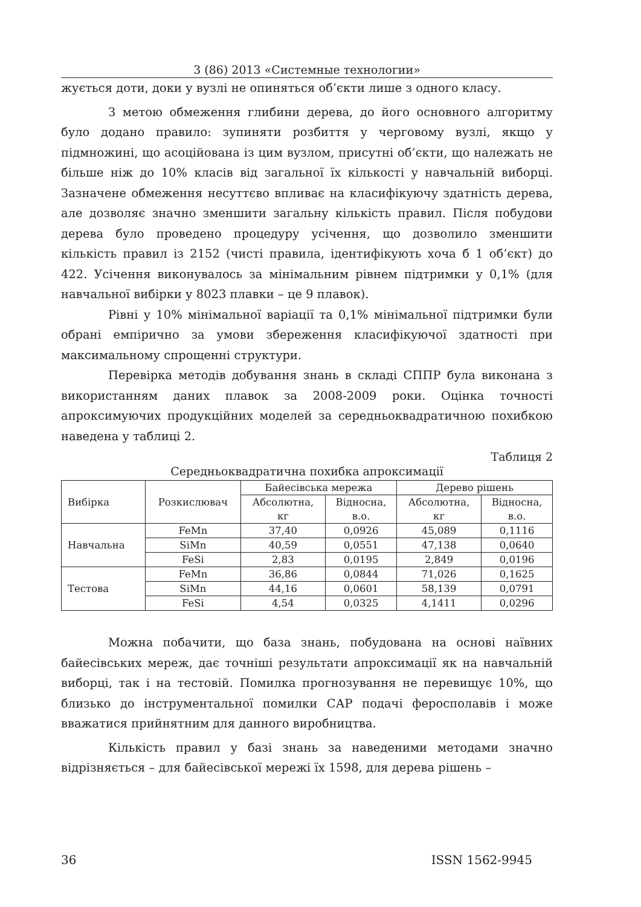3 (86) 2013 «Системные технологии»
жується доти, доки у вузлі не опиняться об’єкти лише з одного класу.
З метою обмеження глибини дерева, до його основного алгоритму було додано правило: зупиняти розбиття у черговому вузлі, якщо у підмножині, що асоційована із цим вузлом, присутні об’єкти, що належать не більше ніж до 10% класів від загальної їх кількості у навчальній виборці. Зазначене обмеження несуттєво впливає на класифікуючу здатність дерева, але дозволяє значно зменшити загальну кількість правил. Після побудови дерева було проведено процедуру усічення, що дозволило зменшити кількість правил із 2152 (чисті правила, ідентифікують хоча б 1 об’єкт) до 422. Усічення виконувалось за мінімальним рівнем підтримки у 0,1% (для навчальної вибірки у 8023 плавки – це 9 плавок).
Рівні у 10% мінімальної варіації та 0,1% мінімальної підтримки були обрані емпірично за умови збереження класифікуючої здатності при максимальному спрощенні структури.
Перевірка методів добування знань в складі СППР була виконана з використанням даних плавок за 2008-2009 роки. Оцінка точності апроксимуючих продукційних моделей за середньоквадратичною похибкою наведена у таблиці 2.
Таблиця 2
Середньоквадратична похибка апроксимації
| Вибірка | Розкислювач | Байесівська мережа | | Дерево рішень | |
| --- | --- | --- | --- | --- | --- |
| | | Абсолютна, кг | Відносна, в.о. | Абсолютна, кг | Відносна, в.о. |
| Навчальна | FeMn | 37,40 | 0,0926 | 45,089 | 0,1116 |
| | SiMn | 40,59 | 0,0551 | 47,138 | 0,0640 |
| | FeSi | 2,83 | 0,0195 | 2,849 | 0,0196 |
| Тестова | FeMn | 36,86 | 0,0844 | 71,026 | 0,1625 |
| | SiMn | 44,16 | 0,0601 | 58,139 | 0,0791 |
| | FeSi | 4,54 | 0,0325 | 4,1411 | 0,0296 |
Можна побачити, що база знань, побудована на основі наївних байесівських мереж, дає точніші результати апроксимації як на навчальній виборці, так і на тестовій. Помилка прогнозування не перевищує 10%, що близько до інструментальної помилки САР подачі феросполавів і може вважатися прийнятним для данного виробництва.
Кількість правил у базі знань за наведеними методами значно відрізняється – для байесівської мережі їх 1598, для дерева рішень –
36 ISSN 1562-9945